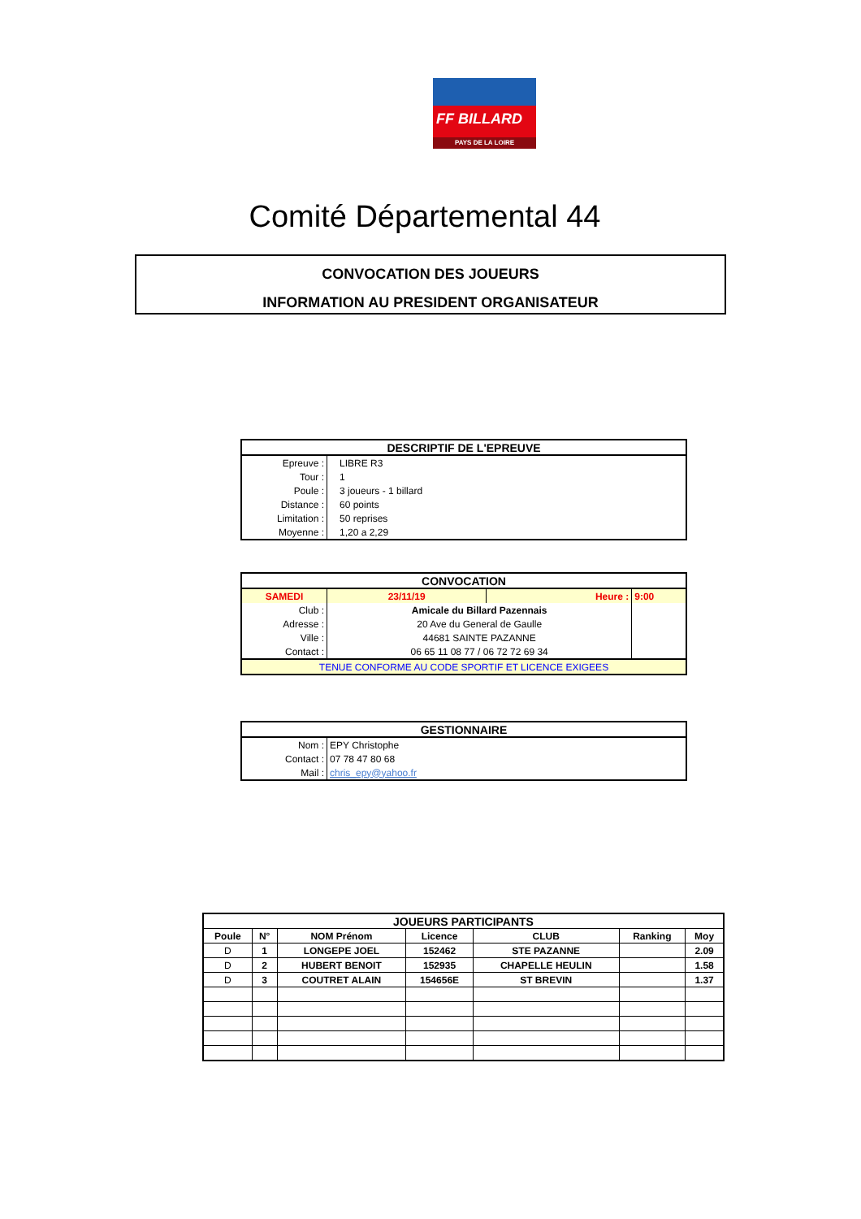FF BILLARD
PAYS DE LA LOIRE
Comité Départemental 44
CONVOCATION DES JOUEURS
INFORMATION AU PRESIDENT ORGANISATEUR
| DESCRIPTIF DE L'EPREUVE | |
| Epreuve : | LIBRE R3 |
| Tour : | 1 |
| Poule : | 3 joueurs - 1 billard |
| Distance : | 60 points |
| Limitation : | 50 reprises |
| Moyenne : | 1,20 a 2,29 |
| CONVOCATION | | | | |
| SAMEDI | 23/11/19 | Heure : | 9:00 | |
| Club : | Amicale du Billard Pazennais | | | |
| Adresse : | 20 Ave du General de Gaulle | | | |
| Ville : | 44681 SAINTE PAZANNE | | | |
| Contact : | 06 65 11 08 77 / 06 72 72 69 34 | | | |
| TENUE CONFORME AU CODE SPORTIF ET LICENCE EXIGEES | | | | |
| GESTIONNAIRE | |
| Nom : | EPY Christophe |
| Contact : | 07 78 47 80 68 |
| Mail : | chris_epy@yahoo.fr |
| JOUEURS PARTICIPANTS | | | | | | |
| Poule | N° | NOM Prénom | Licence | CLUB | Ranking | Moy |
| D | 1 | LONGEPE JOEL | 152462 | STE PAZANNE | | 2.09 |
| D | 2 | HUBERT BENOIT | 152935 | CHAPELLE HEULIN | | 1.58 |
| D | 3 | COUTRET ALAIN | 154656E | ST BREVIN | | 1.37 |